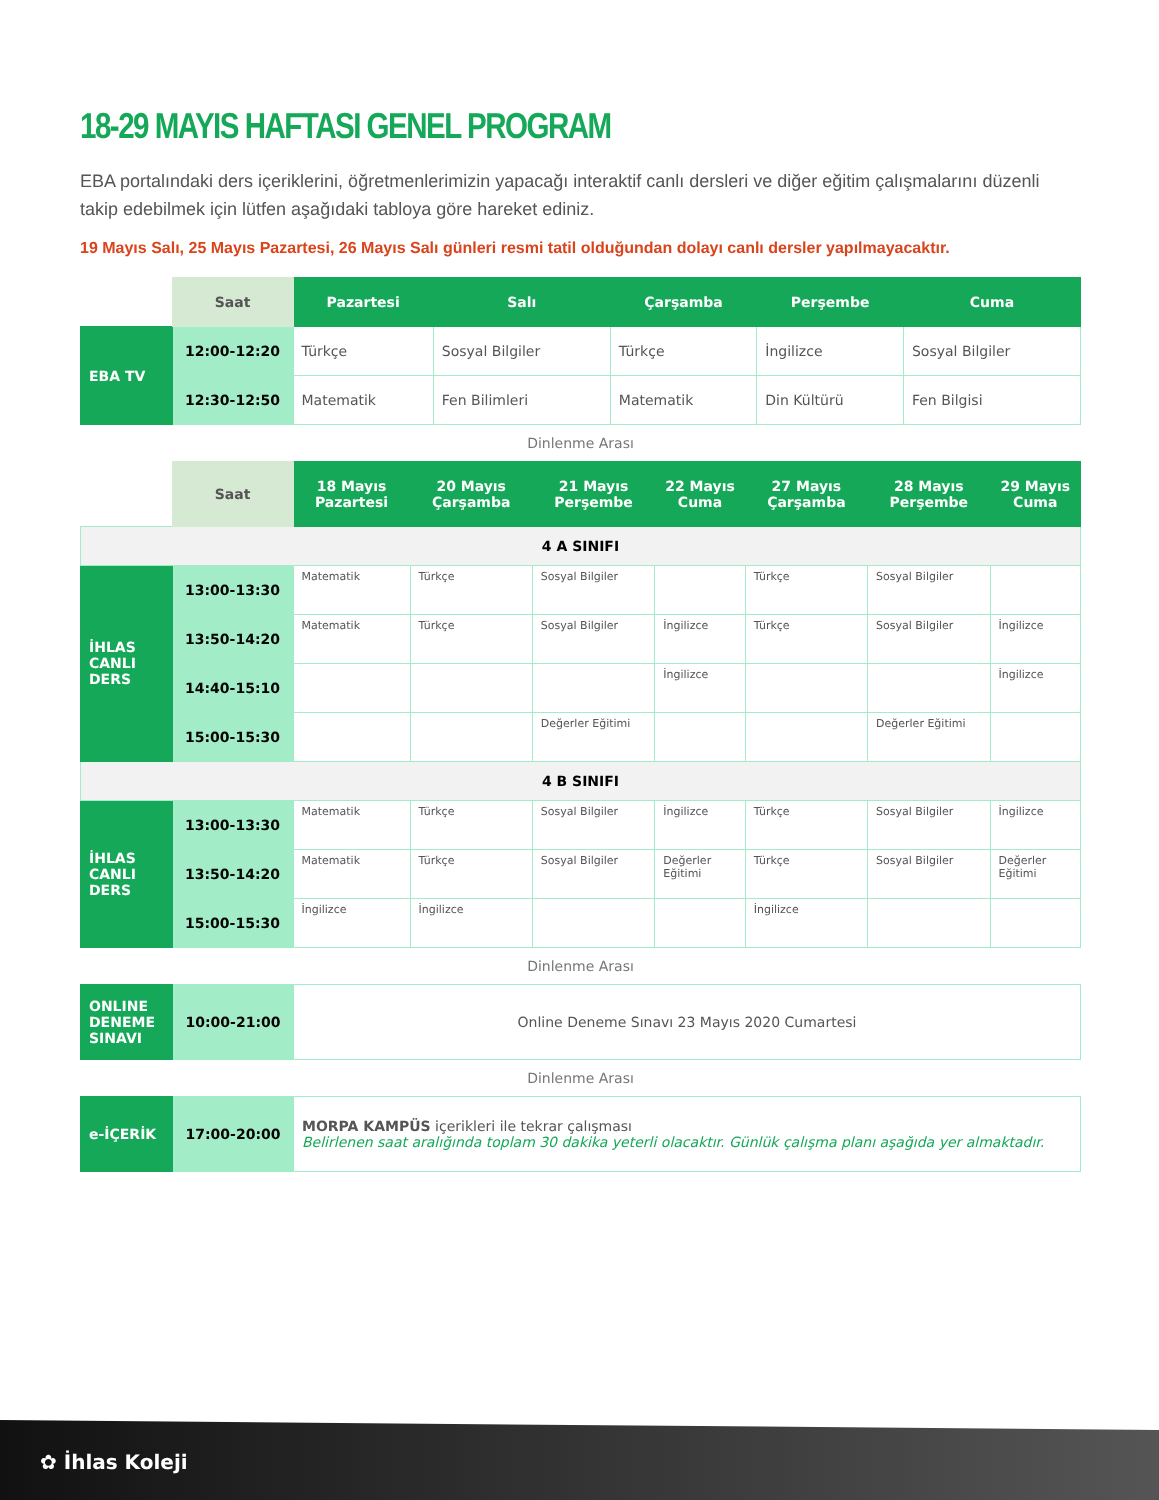18-29 MAYIS HAFTASI GENEL PROGRAM
EBA portalındaki ders içeriklerini, öğretmenlerimizin yapacağı interaktif canlı dersleri ve diğer eğitim çalışmalarını düzenli takip edebilmek için lütfen aşağıdaki tabloya göre hareket ediniz.
19 Mayıs Salı, 25 Mayıs Pazartesi, 26 Mayıs Salı günleri resmi tatil olduğundan dolayı canlı dersler yapılmayacaktır.
| | Saat | Pazartesi | Salı | Çarşamba | Perşembe | Cuma |
| EBA TV | 12:00-12:20 | Türkçe | Sosyal Bilgiler | Türkçe | İngilizce | Sosyal Bilgiler |
| | 12:30-12:50 | Matematik | Fen Bilimleri | Matematik | Din Kültürü | Fen Bilgisi |
Dinlenme Arası
| | Saat | 18 Mayıs Pazartesi | 20 Mayıs Çarşamba | 21 Mayıs Perşembe | 22 Mayıs Cuma | 27 Mayıs Çarşamba | 28 Mayıs Perşembe | 29 Mayıs Cuma |
| 4 A SINIFI | | | | | | | | |
| İHLAS CANLI DERS | 13:00-13:30 | Matematik | Türkçe | Sosyal Bilgiler | | Türkçe | Sosyal Bilgiler | |
| | 13:50-14:20 | Matematik | Türkçe | Sosyal Bilgiler | İngilizce | Türkçe | Sosyal Bilgiler | İngilizce |
| | 14:40-15:10 | | | | İngilizce | | | İngilizce |
| | 15:00-15:30 | | | Değerler Eğitimi | | | Değerler Eğitimi | |
| 4 B SINIFI | | | | | | | | |
| İHLAS CANLI DERS | 13:00-13:30 | Matematik | Türkçe | Sosyal Bilgiler | İngilizce | Türkçe | Sosyal Bilgiler | İngilizce |
| | 13:50-14:20 | Matematik | Türkçe | Sosyal Bilgiler | Değerler Eğitimi | Türkçe | Sosyal Bilgiler | Değerler Eğitimi |
| | 15:00-15:30 | İngilizce | İngilizce | | | İngilizce | | |
Dinlenme Arası
| ONLINE DENEME SINAVI | 10:00-21:00 | Online Deneme Sınavı 23 Mayıs 2020 Cumartesi |
Dinlenme Arası
| e-İÇERİK | 17:00-20:00 | MORPA KAMPÜS içerikleri ile tekrar çalışması Belirlenen saat aralığında toplam 30 dakika yeterli olacaktır. Günlük çalışma planı aşağıda yer almaktadır. |
✿ İhlas Koleji